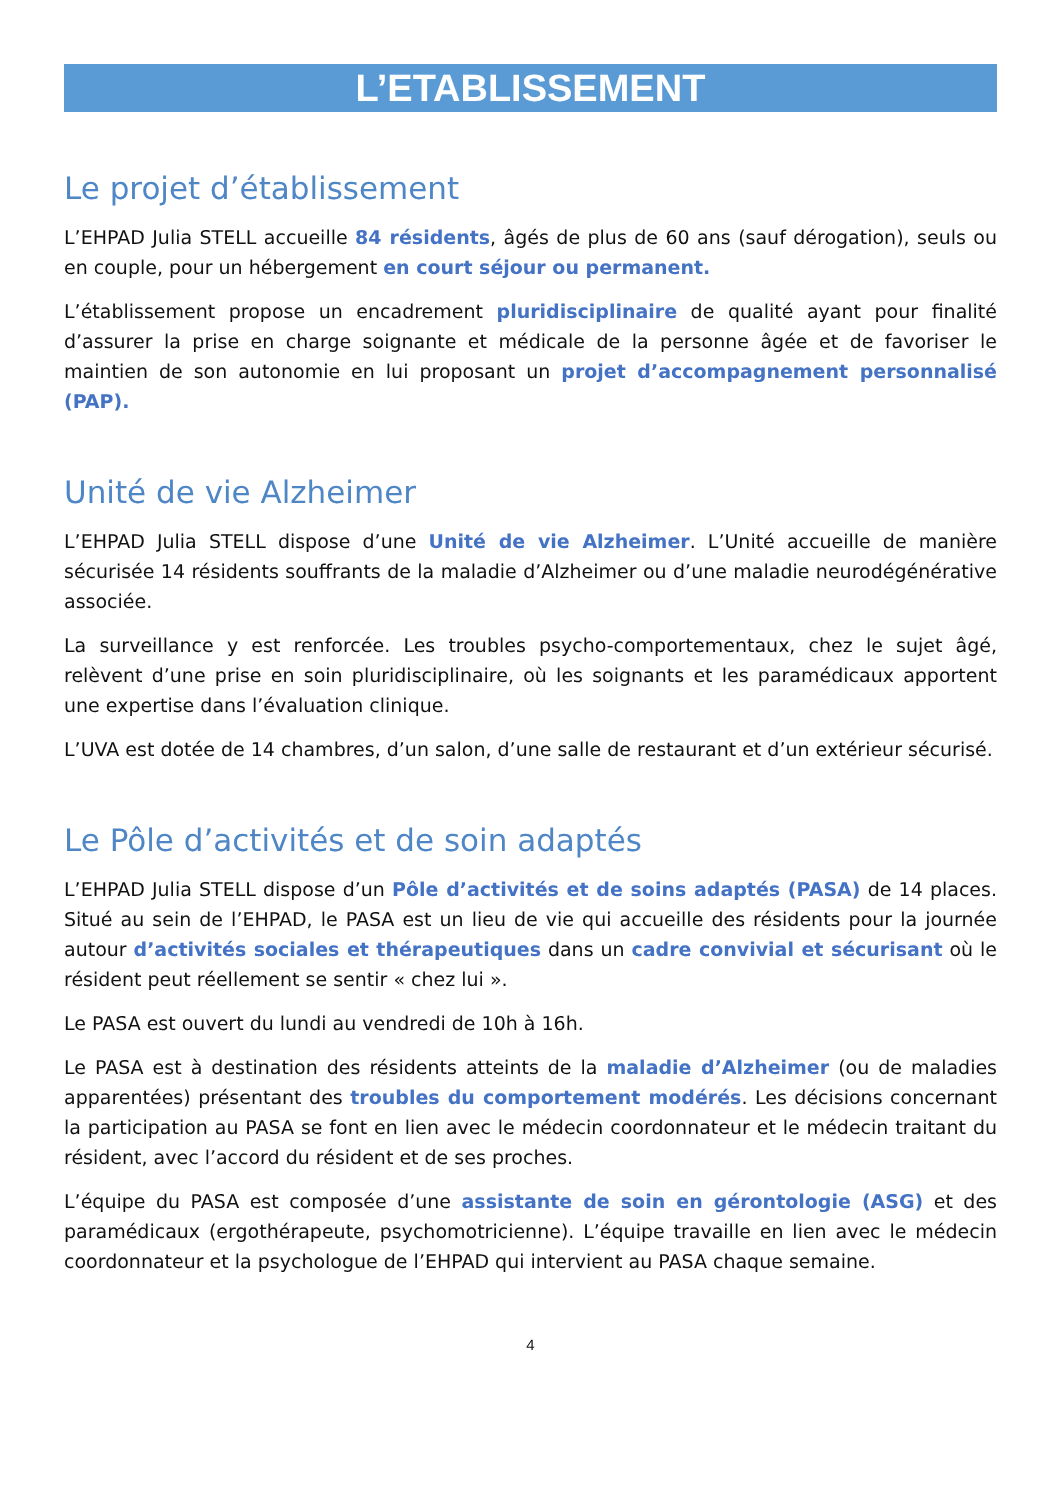L’ETABLISSEMENT
Le projet d’établissement
L’EHPAD Julia STELL accueille 84 résidents, âgés de plus de 60 ans (sauf dérogation), seuls ou en couple, pour un hébergement en court séjour ou permanent.
L’établissement propose un encadrement pluridisciplinaire de qualité ayant pour finalité d’assurer la prise en charge soignante et médicale de la personne âgée et de favoriser le maintien de son autonomie en lui proposant un projet d’accompagnement personnalisé (PAP).
Unité de vie Alzheimer
L’EHPAD Julia STELL dispose d’une Unité de vie Alzheimer. L’Unité accueille de manière sécurisée 14 résidents souffrants de la maladie d’Alzheimer ou d’une maladie neurodégénérative associée.
La surveillance y est renforcée. Les troubles psycho-comportementaux, chez le sujet âgé, relèvent d’une prise en soin pluridisciplinaire, où les soignants et les paramédicaux apportent une expertise dans l’évaluation clinique.
L’UVA est dotée de 14 chambres, d’un salon, d’une salle de restaurant et d’un extérieur sécurisé.
Le Pôle d’activités et de soin adaptés
L’EHPAD Julia STELL dispose d’un Pôle d’activités et de soins adaptés (PASA) de 14 places. Situé au sein de l’EHPAD, le PASA est un lieu de vie qui accueille des résidents pour la journée autour d’activités sociales et thérapeutiques dans un cadre convivial et sécurisant où le résident peut réellement se sentir « chez lui ».
Le PASA est ouvert du lundi au vendredi de 10h à 16h.
Le PASA est à destination des résidents atteints de la maladie d’Alzheimer (ou de maladies apparentées) présentant des troubles du comportement modérés. Les décisions concernant la participation au PASA se font en lien avec le médecin coordonnateur et le médecin traitant du résident, avec l’accord du résident et de ses proches.
L’équipe du PASA est composée d’une assistante de soin en gérontologie (ASG) et des paramédicaux (ergothérapeute, psychomotricienne). L’équipe travaille en lien avec le médecin coordonnateur et la psychologue de l’EHPAD qui intervient au PASA chaque semaine.
4